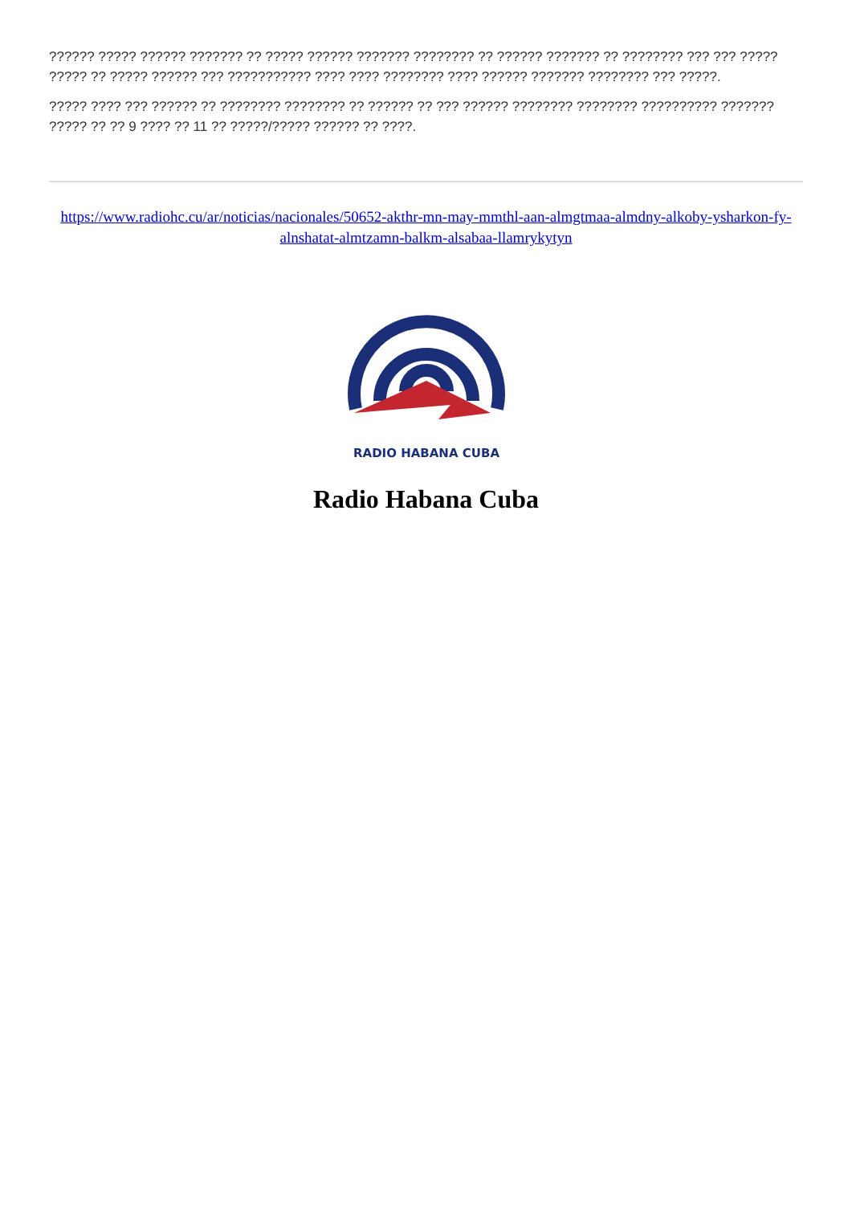?????? ????? ?????? ??????? ?? ????? ?????? ??????? ???????? ?? ?????? ??????? ?? ???????? ??? ??? ????? ????? ?? ????? ?????? ??? ??????????? ???? ???? ???????? ???? ?????? ??????? ???????? ??? ?????.
????? ???? ??? ?????? ?? ???????? ???????? ?? ?????? ?? ??? ?????? ???????? ???????? ?????????? ??????? ????? ?? ?? 9 ???? ?? 11 ?? ?????/????? ?????? ?? ????.
https://www.radiohc.cu/ar/noticias/nacionales/50652-akthr-mn-may-mmthl-aan-almgtmaa-almdny-alkoby-ysharkon-fy-alnshatat-almtzamn-balkm-alsabaa-llamrykytyn
RADIO HABANA CUBA
Radio Habana Cuba